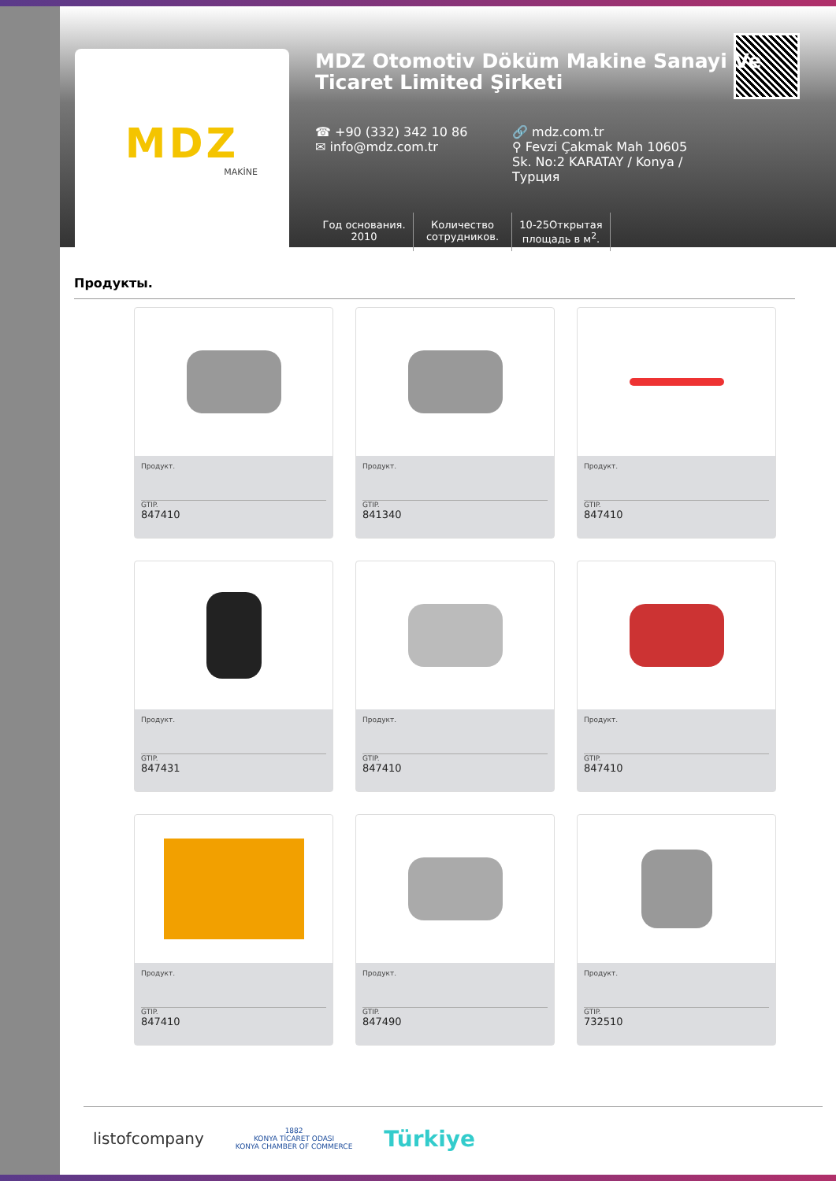MDZ
MAKİNE
MDZ Otomotiv Döküm Makine Sanayi Ve Ticaret Limited Şirketi
☎ +90 (332) 342 10 86
✉ info@mdz.com.tr
🔗 mdz.com.tr
⚲ Fevzi Çakmak Mah 10605 Sk. No:2 KARATAY / Konya / Турция
Год основания.
2010
Количество сотрудников.
10-25Открытая площадь в м<sup>2</sup>.
Продукты.
Продукт.
GTIP.
847410
Продукт.
GTIP.
841340
Продукт.
GTIP.
847410
Продукт.
GTIP.
847431
Продукт.
GTIP.
847410
Продукт.
GTIP.
847410
Продукт.
GTIP.
847410
Продукт.
GTIP.
847490
Продукт.
GTIP.
732510
listofcompany
1882
KONYA TİCARET ODASI
KONYA CHAMBER OF COMMERCE
Türkiye